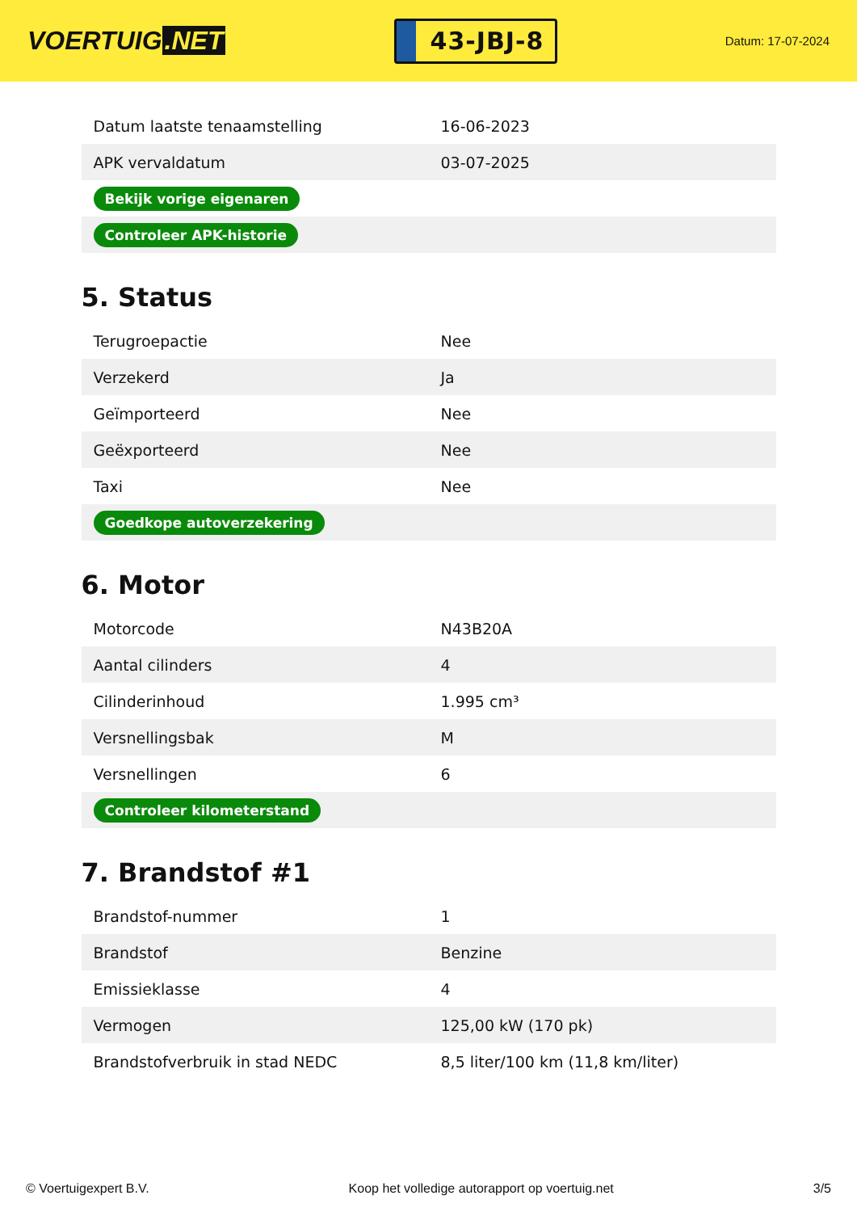VOERTUIG.NET
43-JBJ-8
Datum: 17-07-2024
| Datum laatste tenaamstelling | 16-06-2023 |
| APK vervaldatum | 03-07-2025 |
| Bekijk vorige eigenaren | |
| Controleer APK-historie | |
5. Status
| Terugroepactie | Nee |
| Verzekerd | Ja |
| Geïmporteerd | Nee |
| Geëxporteerd | Nee |
| Taxi | Nee |
| Goedkope autoverzekering | |
6. Motor
| Motorcode | N43B20A |
| Aantal cilinders | 4 |
| Cilinderinhoud | 1.995 cm³ |
| Versnellingsbak | M |
| Versnellingen | 6 |
| Controleer kilometerstand | |
7. Brandstof #1
| Brandstof-nummer | 1 |
| Brandstof | Benzine |
| Emissieklasse | 4 |
| Vermogen | 125,00 kW (170 pk) |
| Brandstofverbruik in stad NEDC | 8,5 liter/100 km (11,8 km/liter) |
© Voertuigexpert B.V. Koop het volledige autorapport op voertuig.net 3/5